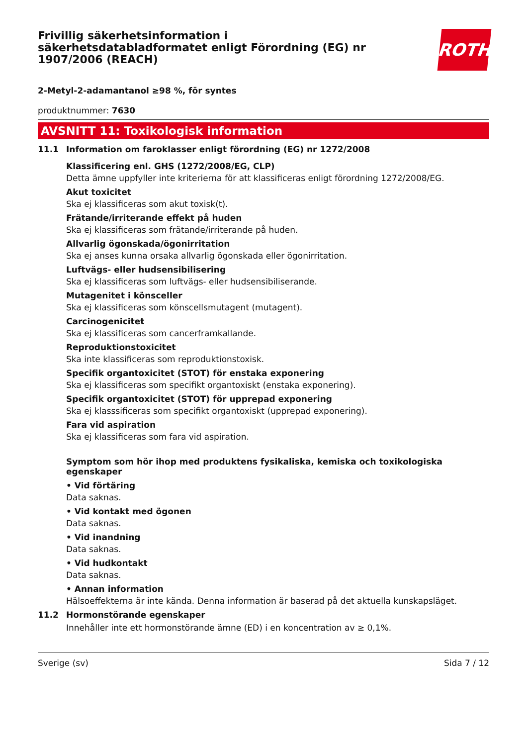Frivillig säkerhetsinformation i
säkerhetsdatabladformatet enligt Förordning (EG) nr
1907/2006 (REACH)
ROTH
2-Metyl-2-adamantanol ≥98 %, för syntes
produktnummer: 7630
AVSNITT 11: Toxikologisk information
11.1 Information om faroklasser enligt förordning (EG) nr 1272/2008
Klassificering enl. GHS (1272/2008/EG, CLP)
Detta ämne uppfyller inte kriterierna för att klassificeras enligt förordning 1272/2008/EG.
Akut toxicitet
Ska ej klassificeras som akut toxisk(t).
Frätande/irriterande effekt på huden
Ska ej klassificeras som frätande/irriterande på huden.
Allvarlig ögonskada/ögonirritation
Ska ej anses kunna orsaka allvarlig ögonskada eller ögonirritation.
Luftvägs- eller hudsensibilisering
Ska ej klassificeras som luftvägs- eller hudsensibiliserande.
Mutagenitet i könsceller
Ska ej klassificeras som könscellsmutagent (mutagent).
Carcinogenicitet
Ska ej klassificeras som cancerframkallande.
Reproduktionstoxicitet
Ska inte klassificeras som reproduktionstoxisk.
Specifik organtoxicitet (STOT) för enstaka exponering
Ska ej klassificeras som specifikt organtoxiskt (enstaka exponering).
Specifik organtoxicitet (STOT) för upprepad exponering
Ska ej klasssificeras som specifikt organtoxiskt (upprepad exponering).
Fara vid aspiration
Ska ej klassificeras som fara vid aspiration.
Symptom som hör ihop med produktens fysikaliska, kemiska och toxikologiska egenskaper
• Vid förtäring
Data saknas.
• Vid kontakt med ögonen
Data saknas.
• Vid inandning
Data saknas.
• Vid hudkontakt
Data saknas.
• Annan information
Hälsoeffekterna är inte kända. Denna information är baserad på det aktuella kunskapsläget.
11.2 Hormonstörande egenskaper
Innehåller inte ett hormonstörande ämne (ED) i en koncentration av ≥ 0,1%.
Sverige (sv) Sida 7 / 12